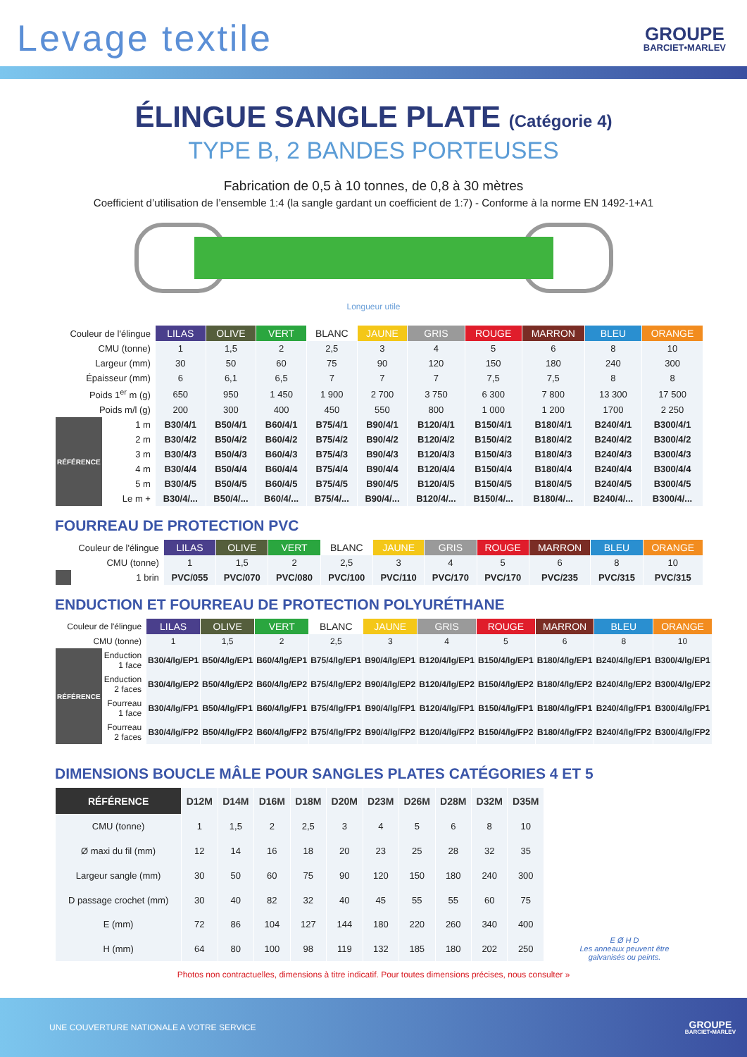Levage textile
GROUPE
BARCIET•MARLEV
ÉLINGUE SANGLE PLATE (Catégorie 4)
TYPE B, 2 BANDES PORTEUSES
Fabrication de 0,5 à 10 tonnes, de 0,8 à 30 mètres
Coefficient d’utilisation de l’ensemble 1:4 (la sangle gardant un coefficient de 1:7) - Conforme à la norme EN 1492-1+A1
Longueur utile
| Couleur de l'élingue | | LILAS | OLIVE | VERT | BLANC | JAUNE | GRIS | ROUGE | MARRON | BLEU | ORANGE |
| CMU (tonne) | | 1 | 1,5 | 2 | 2,5 | 3 | 4 | 5 | 6 | 8 | 10 |
| Largeur (mm) | | 30 | 50 | 60 | 75 | 90 | 120 | 150 | 180 | 240 | 300 |
| Épaisseur (mm) | | 6 | 6,1 | 6,5 | 7 | 7 | 7 | 7,5 | 7,5 | 8 | 8 |
| Poids 1<sup>er</sup> m (g) | | 650 | 950 | 1 450 | 1 900 | 2 700 | 3 750 | 6 300 | 7 800 | 13 300 | 17 500 |
| Poids m/l (g) | | 200 | 300 | 400 | 450 | 550 | 800 | 1 000 | 1 200 | 1700 | 2 250 |
| RÉFÉRENCE | 1 m | B30/4/1 | B50/4/1 | B60/4/1 | B75/4/1 | B90/4/1 | B120/4/1 | B150/4/1 | B180/4/1 | B240/4/1 | B300/4/1 |
| | 2 m | B30/4/2 | B50/4/2 | B60/4/2 | B75/4/2 | B90/4/2 | B120/4/2 | B150/4/2 | B180/4/2 | B240/4/2 | B300/4/2 |
| | 3 m | B30/4/3 | B50/4/3 | B60/4/3 | B75/4/3 | B90/4/3 | B120/4/3 | B150/4/3 | B180/4/3 | B240/4/3 | B300/4/3 |
| | 4 m | B30/4/4 | B50/4/4 | B60/4/4 | B75/4/4 | B90/4/4 | B120/4/4 | B150/4/4 | B180/4/4 | B240/4/4 | B300/4/4 |
| | 5 m | B30/4/5 | B50/4/5 | B60/4/5 | B75/4/5 | B90/4/5 | B120/4/5 | B150/4/5 | B180/4/5 | B240/4/5 | B300/4/5 |
| | Le m + | B30/4/... | B50/4/... | B60/4/... | B75/4/... | B90/4/... | B120/4/... | B150/4/... | B180/4/... | B240/4/... | B300/4/... |
FOURREAU DE PROTECTION PVC
| Couleur de l'élingue | | LILAS | OLIVE | VERT | BLANC | JAUNE | GRIS | ROUGE | MARRON | BLEU | ORANGE |
| CMU (tonne) | | 1 | 1,5 | 2 | 2,5 | 3 | 4 | 5 | 6 | 8 | 10 |
| | 1 brin | PVC/055 | PVC/070 | PVC/080 | PVC/100 | PVC/110 | PVC/170 | PVC/170 | PVC/235 | PVC/315 | PVC/315 |
ENDUCTION ET FOURREAU DE PROTECTION POLYURÉTHANE
| Couleur de l'élingue | | LILAS | OLIVE | VERT | BLANC | JAUNE | GRIS | ROUGE | MARRON | BLEU | ORANGE |
| CMU (tonne) | | 1 | 1,5 | 2 | 2,5 | 3 | 4 | 5 | 6 | 8 | 10 |
| RÉFÉRENCE | Enduction 1 face | B30/4/lg/EP1 | B50/4/lg/EP1 | B60/4/lg/EP1 | B75/4/lg/EP1 | B90/4/lg/EP1 | B120/4/lg/EP1 | B150/4/lg/EP1 | B180/4/lg/EP1 | B240/4/lg/EP1 | B300/4/lg/EP1 |
| | Enduction 2 faces | B30/4/lg/EP2 | B50/4/lg/EP2 | B60/4/lg/EP2 | B75/4/lg/EP2 | B90/4/lg/EP2 | B120/4/lg/EP2 | B150/4/lg/EP2 | B180/4/lg/EP2 | B240/4/lg/EP2 | B300/4/lg/EP2 |
| | Fourreau 1 face | B30/4/lg/FP1 | B50/4/lg/FP1 | B60/4/lg/FP1 | B75/4/lg/FP1 | B90/4/lg/FP1 | B120/4/lg/FP1 | B150/4/lg/FP1 | B180/4/lg/FP1 | B240/4/lg/FP1 | B300/4/lg/FP1 |
| | Fourreau 2 faces | B30/4/lg/FP2 | B50/4/lg/FP2 | B60/4/lg/FP2 | B75/4/lg/FP2 | B90/4/lg/FP2 | B120/4/lg/FP2 | B150/4/lg/FP2 | B180/4/lg/FP2 | B240/4/lg/FP2 | B300/4/lg/FP2 |
DIMENSIONS BOUCLE MÂLE POUR SANGLES PLATES CATÉGORIES 4 ET 5
| RÉFÉRENCE | D12M | D14M | D16M | D18M | D20M | D23M | D26M | D28M | D32M | D35M |
| --- | --- | --- | --- | --- | --- | --- | --- | --- | --- | --- |
| CMU (tonne) | 1 | 1,5 | 2 | 2,5 | 3 | 4 | 5 | 6 | 8 | 10 |
| Ø maxi du fil (mm) | 12 | 14 | 16 | 18 | 20 | 23 | 25 | 28 | 32 | 35 |
| Largeur sangle (mm) | 30 | 50 | 60 | 75 | 90 | 120 | 150 | 180 | 240 | 300 |
| D passage crochet (mm) | 30 | 40 | 82 | 32 | 40 | 45 | 55 | 55 | 60 | 75 |
| E (mm) | 72 | 86 | 104 | 127 | 144 | 180 | 220 | 260 | 340 | 400 |
| H (mm) | 64 | 80 | 100 | 98 | 119 | 132 | 185 | 180 | 202 | 250 |
E Ø H D
Les anneaux peuvent être galvanisés ou peints.
Photos non contractuelles, dimensions à titre indicatif. Pour toutes dimensions précises, nous consulter »
UNE COUVERTURE NATIONALE A VOTRE SERVICE GROUPE
BARCIET•MARLEV